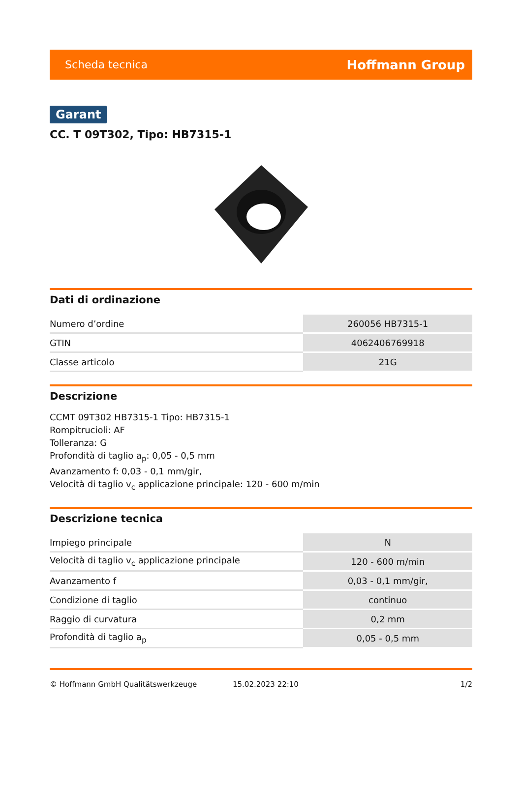Scheda tecnica Hoffmann Group
Garant
CC. T 09T302, Tipo: HB7315-1
Dati di ordinazione
| Numero d’ordine | 260056 HB7315-1 |
| GTIN | 4062406769918 |
| Classe articolo | 21G |
Descrizione
CCMT 09T302 HB7315-1 Tipo: HB7315-1
Rompitrucioli: AF
Tolleranza: G
Profondità di taglio a<sub>p</sub>: 0,05 - 0,5 mm
Avanzamento f: 0,03 - 0,1 mm/gir,
Velocità di taglio v<sub>c</sub> applicazione principale: 120 - 600 m/min
Descrizione tecnica
| Impiego principale | N |
| Velocità di taglio v<sub>c</sub> applicazione principale | 120 - 600 m/min |
| Avanzamento f | 0,03 - 0,1 mm/gir, |
| Condizione di taglio | continuo |
| Raggio di curvatura | 0,2 mm |
| Profondità di taglio a<sub>p</sub> | 0,05 - 0,5 mm |
© Hoffmann GmbH Qualitätswerkzeuge 15.02.2023 22:10 1/2